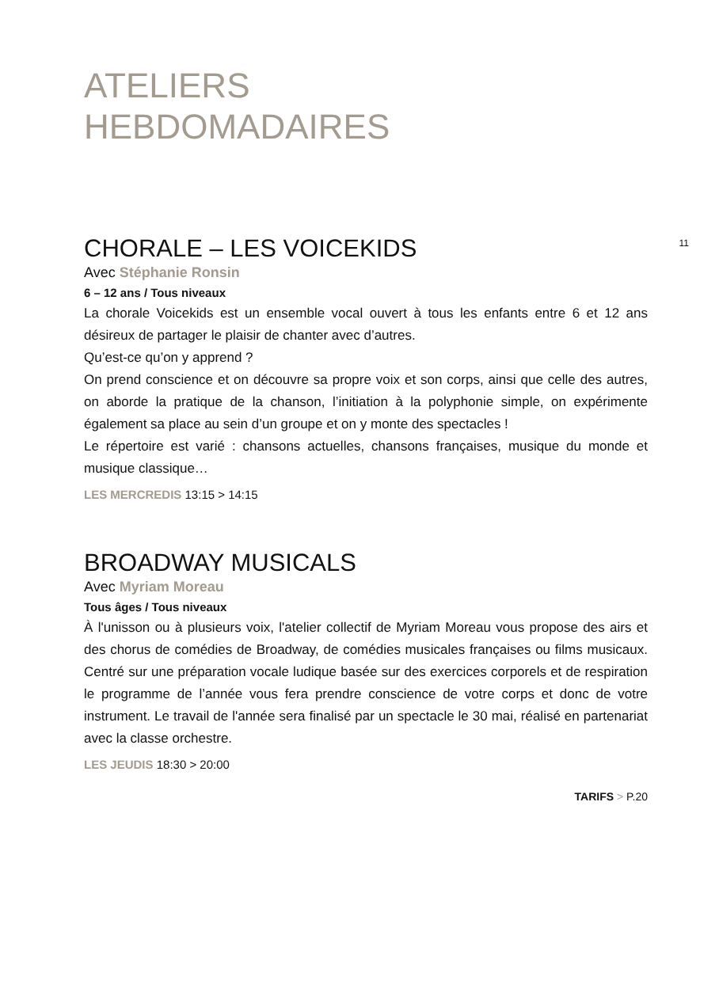ATELIERS
HEBDOMADAIRES
11
CHORALE – LES VOICEKIDS
Avec Stéphanie Ronsin
6 – 12 ans / Tous niveaux
La chorale Voicekids est un ensemble vocal ouvert à tous les enfants entre 6 et 12 ans désireux de partager le plaisir de chanter avec d’autres.
Qu’est-ce qu’on y apprend ?
On prend conscience et on découvre sa propre voix et son corps, ainsi que celle des autres, on aborde la pratique de la chanson, l’initiation à la polyphonie simple, on expérimente également sa place au sein d’un groupe et on y monte des spectacles !
Le répertoire est varié : chansons actuelles, chansons françaises, musique du monde et musique classique…
LES MERCREDIS 13:15 > 14:15
BROADWAY MUSICALS
Avec Myriam Moreau
Tous âges / Tous niveaux
À l'unisson ou à plusieurs voix, l'atelier collectif de Myriam Moreau vous propose des airs et des chorus de comédies de Broadway, de comédies musicales françaises ou films musicaux. Centré sur une préparation vocale ludique basée sur des exercices corporels et de respiration le programme de l’année vous fera prendre conscience de votre corps et donc de votre instrument. Le travail de l'année sera finalisé par un spectacle le 30 mai, réalisé en partenariat avec la classe orchestre.
LES JEUDIS 18:30 > 20:00
TARIFS > P.20